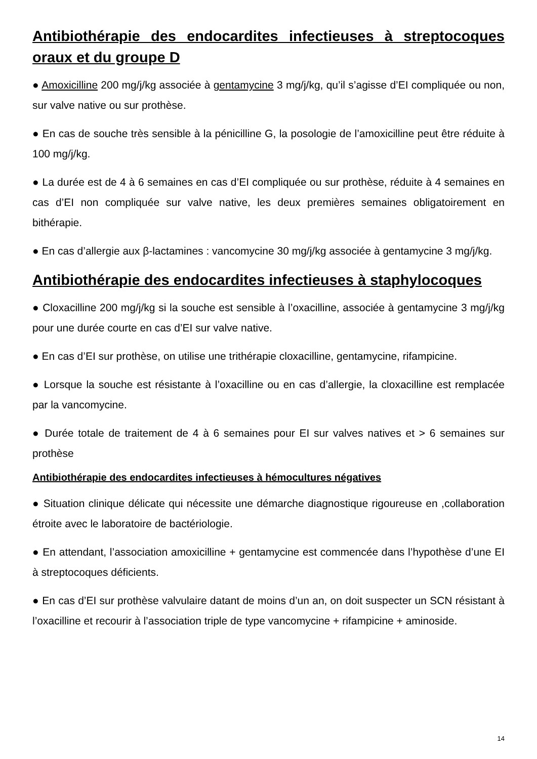Antibiothérapie des endocardites infectieuses à streptocoques oraux et du groupe D
● Amoxicilline 200 mg/j/kg associée à gentamycine 3 mg/j/kg, qu’il s’agisse d’EI compliquée ou non, sur valve native ou sur prothèse.
● En cas de souche très sensible à la pénicilline G, la posologie de l’amoxicilline peut être réduite à 100 mg/j/kg.
● La durée est de 4 à 6 semaines en cas d’EI compliquée ou sur prothèse, réduite à 4 semaines en cas d’EI non compliquée sur valve native, les deux premières semaines obligatoirement en bithérapie.
● En cas d’allergie aux β-lactamines : vancomycine 30 mg/j/kg associée à gentamycine 3 mg/j/kg.
Antibiothérapie des endocardites infectieuses à staphylocoques
● Cloxacilline 200 mg/j/kg si la souche est sensible à l’oxacilline, associée à gentamycine 3 mg/j/kg pour une durée courte en cas d’EI sur valve native.
● En cas d’EI sur prothèse, on utilise une trithérapie cloxacilline, gentamycine, rifampicine.
● Lorsque la souche est résistante à l’oxacilline ou en cas d’allergie, la cloxacilline est remplacée par la vancomycine.
● Durée totale de traitement de 4 à 6 semaines pour EI sur valves natives et > 6 semaines sur prothèse
Antibiothérapie des endocardites infectieuses à hémocultures négatives
● Situation clinique délicate qui nécessite une démarche diagnostique rigoureuse en ,collaboration étroite avec le laboratoire de bactériologie.
● En attendant, l’association amoxicilline + gentamycine est commencée dans l’hypothèse d’une EI à streptocoques déficients.
● En cas d’EI sur prothèse valvulaire datant de moins d’un an, on doit suspecter un SCN résistant à l’oxacilline et recourir à l’association triple de type vancomycine + rifampicine + aminoside.
14